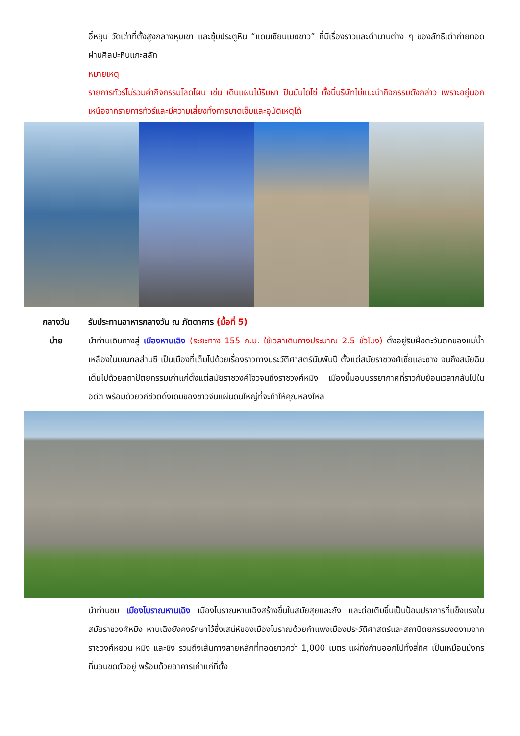อี๋หยุน วัดเต๋าที่ตั้งสูงกลางหุบเขา และซุ้มประตูหิน “แดนเซียนเมฆขาว” ที่มีเรื่องราวและตำนานต่าง ๆ ของลัทธิเต๋าถ่ายทอดผ่านศิลปะหินแกะสลัก
หมายเหตุ
รายการทัวร์ไม่รวมค่ากิจกรรมโลดโผน เช่น เดินแผ่นไม้ริมผา ปีนบันไดโซ่ ทั้งนี้บริษัทไม่แนะนำกิจกรรมดังกล่าว เพราะอยู่นอกเหนือจากรายการทัวร์และมีความเสี่ยงทั้งการบาดเจ็บและอุบัติเหตุได้
กลางวัน รับประทานอาหารกลางวัน ณ ภัตตาคาร (มื้อที่ 5)
บ่าย นำท่านเดินทางสู่ เมืองหานเฉิง (ระยะทาง 155 ก.ม. ใช้เวลาเดินทางประมาณ 2.5 ชั่วโมง) ตั้งอยู่ริมฝั่งตะวันตกของแม่น้ำเหลืองในมณฑลส่านซี เป็นเมืองที่เต็มไปด้วยเรื่องราวทางประวัติศาสตร์นับพันปี ตั้งแต่สมัยราชวงศ์เซี่ยและซาง จนถึงสมัยฉิน เต็มไปด้วยสถาปัตยกรรมเก่าแก่ตั้งแต่สมัยราชวงศ์โจวจนถึงราชวงศ์หมิง เมืองนี้มอบบรรยากาศที่ราวกับย้อนเวลากลับไปในอดีต พร้อมด้วยวิถีชีวิตดั้งเดิมของชาวจีนแผ่นดินใหญ่ที่จะทำให้คุณหลงใหล
นำท่านชม เมืองโบราณหานเฉิง เมืองโบราณหานเฉิงสร้างขึ้นในสมัยสุยและถัง และต่อเติมขึ้นเป็นป้อมปราการที่แข็งแรงในสมัยราชวงศ์หมิง หานเฉิงยังคงรักษาไว้ซึ่งเสน่ห์ของเมืองโบราณด้วยกำแพงเมืองประวัติศาสตร์และสถาปัตยกรรมงดงามจากราชวงศ์หยวน หมิง และชิง รวมถึงเส้นทางสายหลักที่ทอดยาวกว่า 1,000 เมตร แผ่กิ่งก้านออกไปทั้งสี่ทิศ เป็นเหมือนมังกรที่นอนขดตัวอยู่ พร้อมด้วยอาคารเก่าแก่ที่ตั้ง